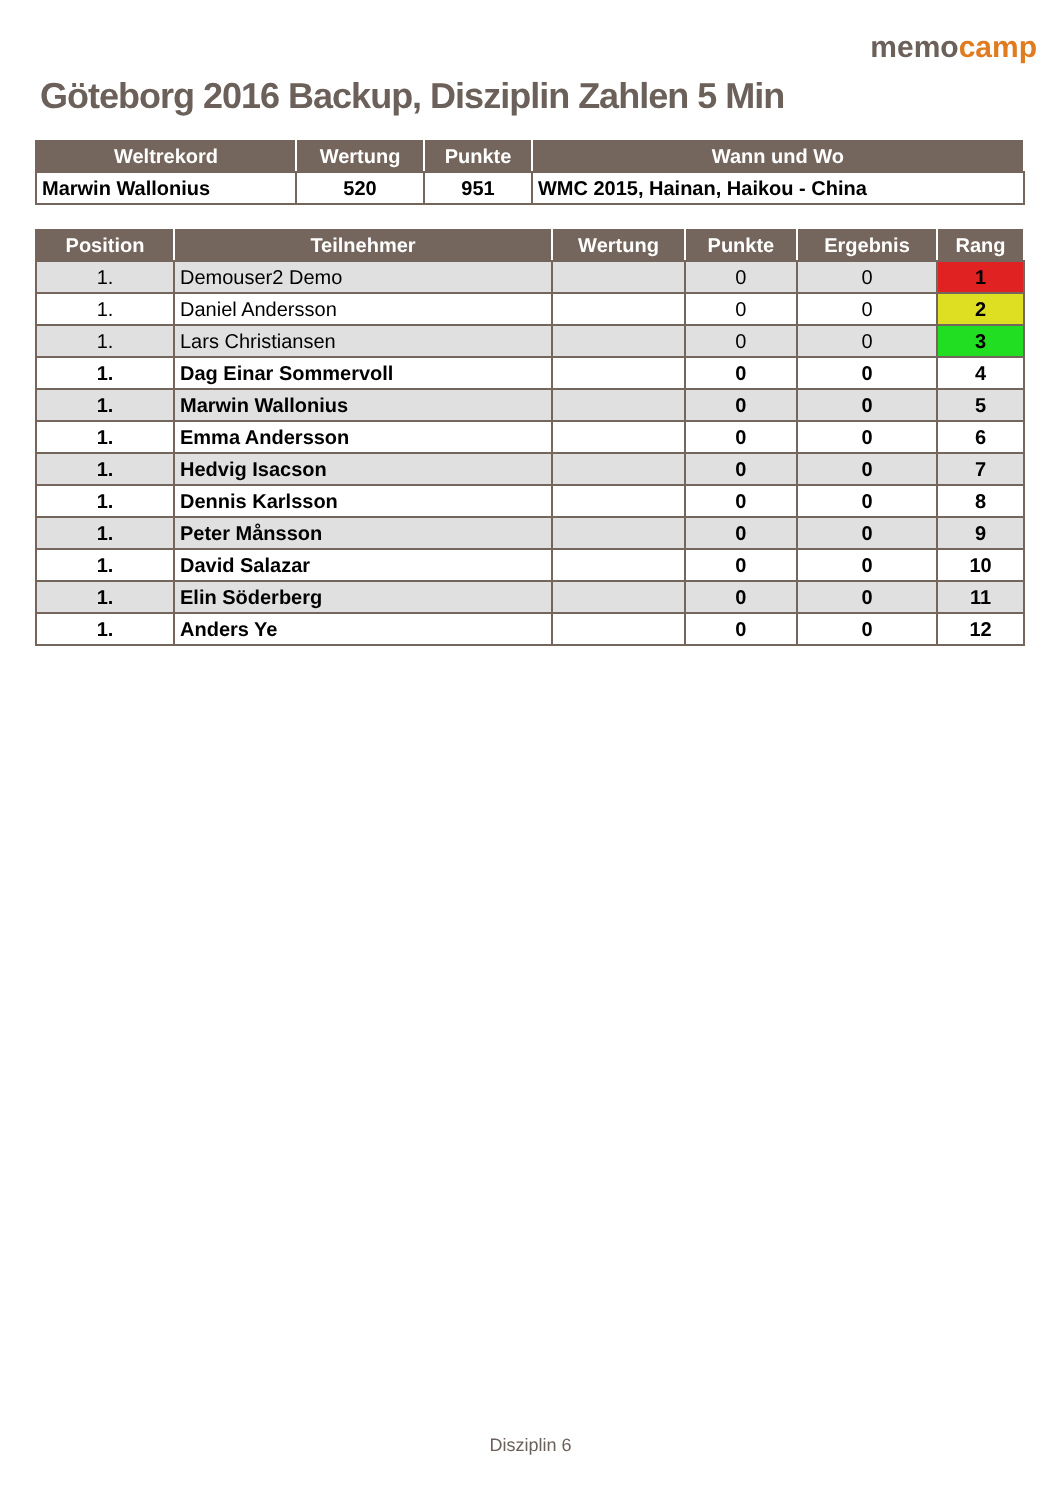Göteborg 2016 Backup, Disziplin Zahlen 5 Min
memocamp
| Weltrekord | Wertung | Punkte | Wann und Wo |
| --- | --- | --- | --- |
| Marwin Wallonius | 520 | 951 | WMC 2015, Hainan, Haikou - China |
| Position | Teilnehmer | Wertung | Punkte | Ergebnis | Rang |
| --- | --- | --- | --- | --- | --- |
| 1. | Demouser2 Demo | | 0 | 0 | 1 |
| 1. | Daniel Andersson | | 0 | 0 | 2 |
| 1. | Lars Christiansen | | 0 | 0 | 3 |
| 1. | Dag Einar Sommervoll | | 0 | 0 | 4 |
| 1. | Marwin Wallonius | | 0 | 0 | 5 |
| 1. | Emma Andersson | | 0 | 0 | 6 |
| 1. | Hedvig Isacson | | 0 | 0 | 7 |
| 1. | Dennis Karlsson | | 0 | 0 | 8 |
| 1. | Peter Månsson | | 0 | 0 | 9 |
| 1. | David Salazar | | 0 | 0 | 10 |
| 1. | Elin Söderberg | | 0 | 0 | 11 |
| 1. | Anders Ye | | 0 | 0 | 12 |
Disziplin 6